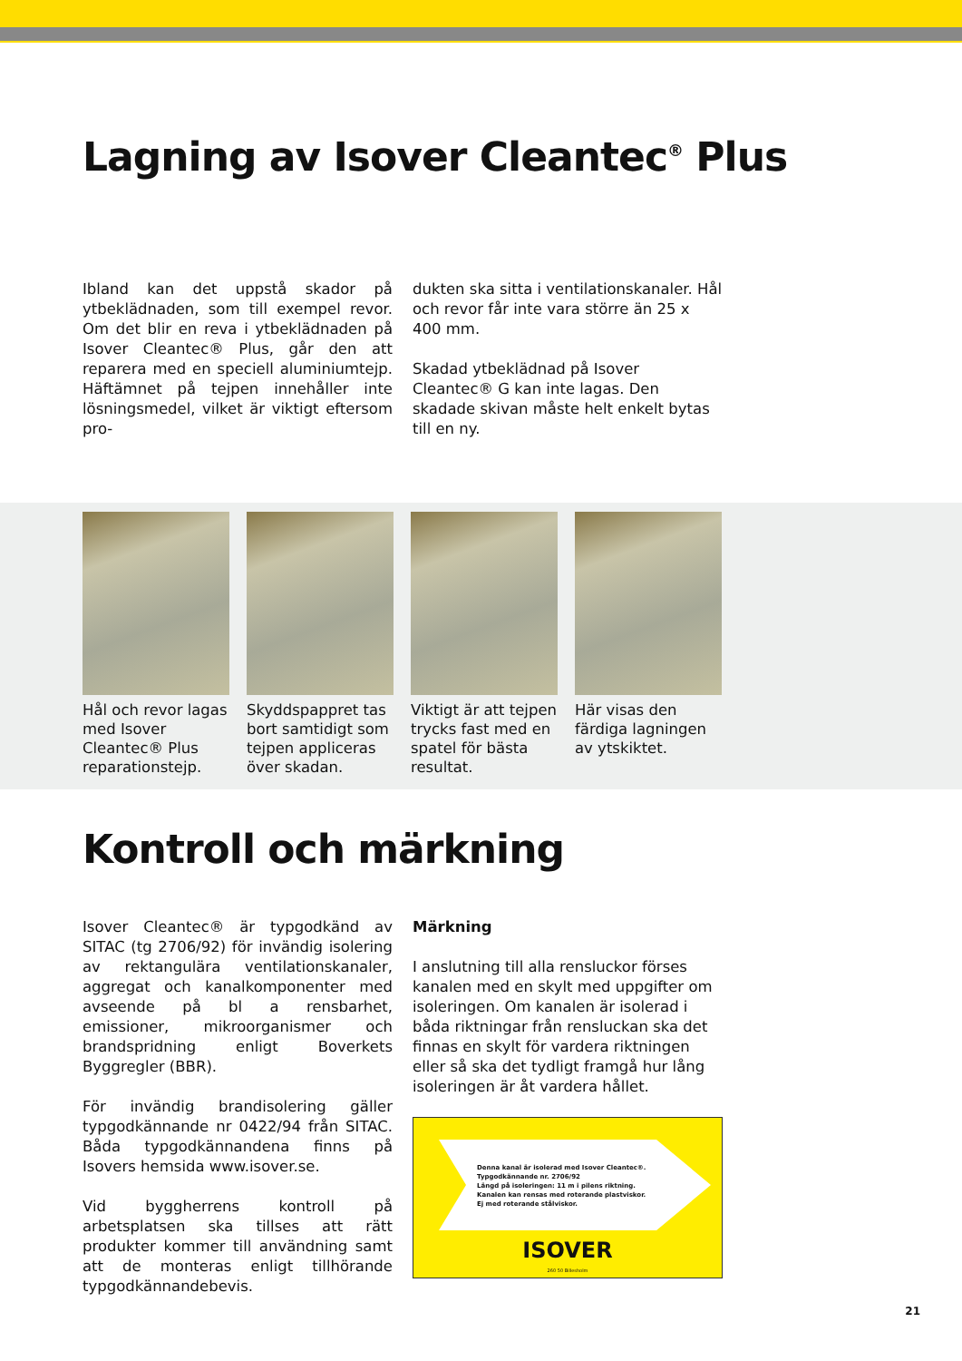Lagning av Isover Cleantec<sup>®</sup> Plus
Ibland kan det uppstå skador på ytbeklädnaden, som till exempel revor. Om det blir en reva i ytbeklädnaden på Isover Cleantec® Plus, går den att reparera med en speciell aluminiumtejp. Häftämnet på tejpen innehåller inte lösningsmedel, vilket är viktigt eftersom pro-
dukten ska sitta i ventilationskanaler. Hål och revor får inte vara större än 25 x 400 mm.
Skadad ytbeklädnad på Isover Cleantec® G kan inte lagas. Den skadade skivan måste helt enkelt bytas till en ny.
Hål och revor lagas med Isover Cleantec® Plus reparationstejp.
Skyddspappret tas bort samtidigt som tejpen appliceras över skadan.
Viktigt är att tejpen trycks fast med en spatel för bästa resultat.
Här visas den färdiga lagningen av ytskiktet.
Kontroll och märkning
Isover Cleantec® är typgodkänd av SITAC (tg 2706/92) för invändig isolering av rektangulära ventilationskanaler, aggregat och kanalkomponenter med avseende på bl a rensbarhet, emissioner, mikroorganismer och brandspridning enligt Boverkets Byggregler (BBR).
För invändig brandisolering gäller typgodkännande nr 0422/94 från SITAC. Båda typgodkännandena finns på Isovers hemsida www.isover.se.
Vid byggherrens kontroll på arbetsplatsen ska tillses att rätt produkter kommer till användning samt att de monteras enligt tillhörande typgodkännandebevis.
Märkning
I anslutning till alla rensluckor förses kanalen med en skylt med uppgifter om isoleringen. Om kanalen är isolerad i båda riktningar från rensluckan ska det finnas en skylt för vardera riktningen eller så ska det tydligt framgå hur lång isoleringen är åt vardera hållet.
Denna kanal är isolerad med Isover Cleantec®.
Typgodkännande nr. 2706/92
Längd på isoleringen: 11 m i pilens riktning.
Kanalen kan rensas med roterande plastviskor.
Ej med roterande stålviskor.
ISOVER
260 50 Billesholm
21